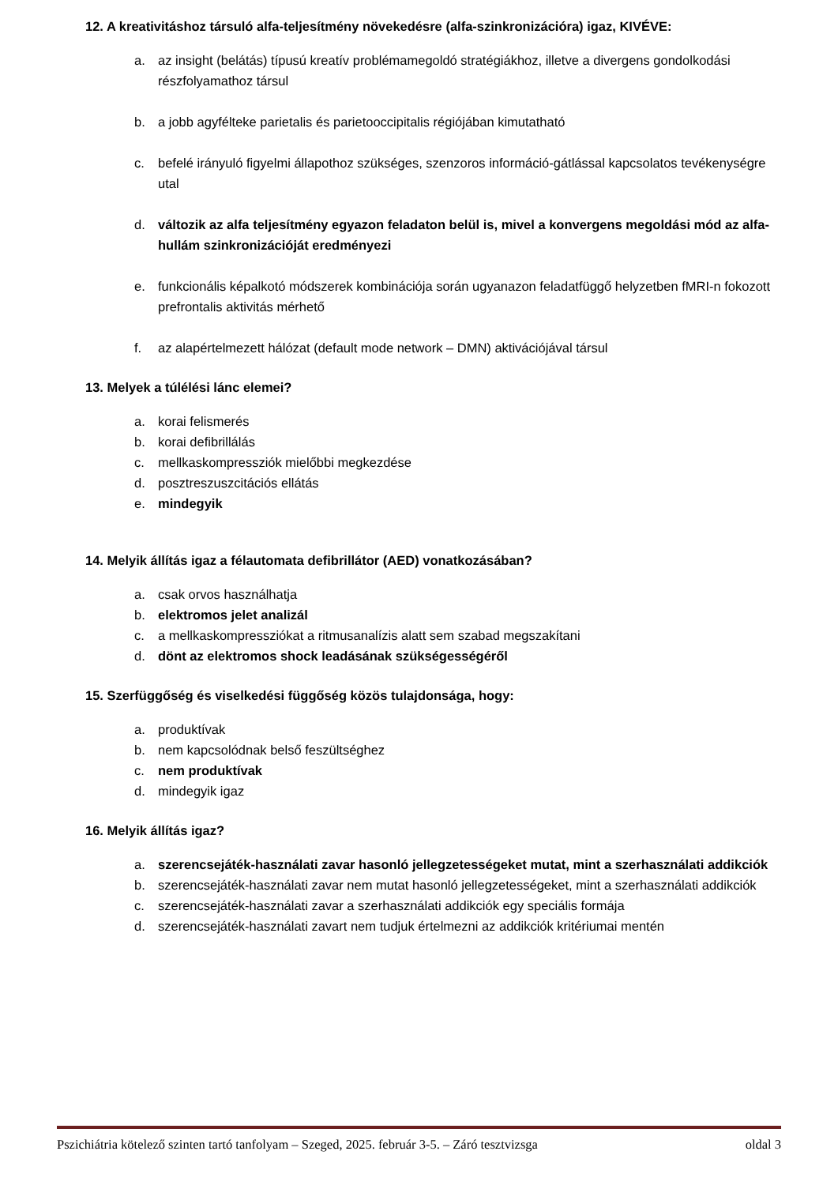12. A kreativitáshoz társuló alfa-teljesítmény növekedésre (alfa-szinkronizációra) igaz, KIVÉVE:
a. az insight (belátás) típusú kreatív problémamegoldó stratégiákhoz, illetve a divergens gondolkodási részfolyamathoz társul
b. a jobb agyfélteke parietalis és parietooccipitalis régiójában kimutatható
c. befelé irányuló figyelmi állapothoz szükséges, szenzoros információ-gátlással kapcsolatos tevékenységre utal
d. változik az alfa teljesítmény egyazon feladaton belül is, mivel a konvergens megoldási mód az alfa-hullám szinkronizációját eredményezi
e. funkcionális képalkotó módszerek kombinációja során ugyanazon feladatfüggő helyzetben fMRI-n fokozott prefrontalis aktivitás mérhető
f. az alapértelmezett hálózat (default mode network – DMN) aktivációjával társul
13. Melyek a túlélési lánc elemei?
a. korai felismerés
b. korai defibrillálás
c. mellkaskompressziók mielőbbi megkezdése
d. posztreszuszcitációs ellátás
e. mindegyik
14. Melyik állítás igaz a félautomata defibrillátor (AED) vonatkozásában?
a. csak orvos használhatja
b. elektromos jelet analizál
c. a mellkaskompressziókat a ritmusanalízis alatt sem szabad megszakítani
d. dönt az elektromos shock leadásának szükségességéről
15. Szerfüggőség és viselkedési függőség közös tulajdonsága, hogy:
a. produktívak
b. nem kapcsolódnak belső feszültséghez
c. nem produktívak
d. mindegyik igaz
16. Melyik állítás igaz?
a. szerencsejáték-használati zavar hasonló jellegzetességeket mutat, mint a szerhasználati addikciók
b. szerencsejáték-használati zavar nem mutat hasonló jellegzetességeket, mint a szerhasználati addikciók
c. szerencsejáték-használati zavar a szerhasználati addikciók egy speciális formája
d. szerencsejáték-használati zavart nem tudjuk értelmezni az addikciók kritériumai mentén
Pszichiátria kötelező szinten tartó tanfolyam – Szeged, 2025. február 3-5. – Záró tesztvizsga oldal 3